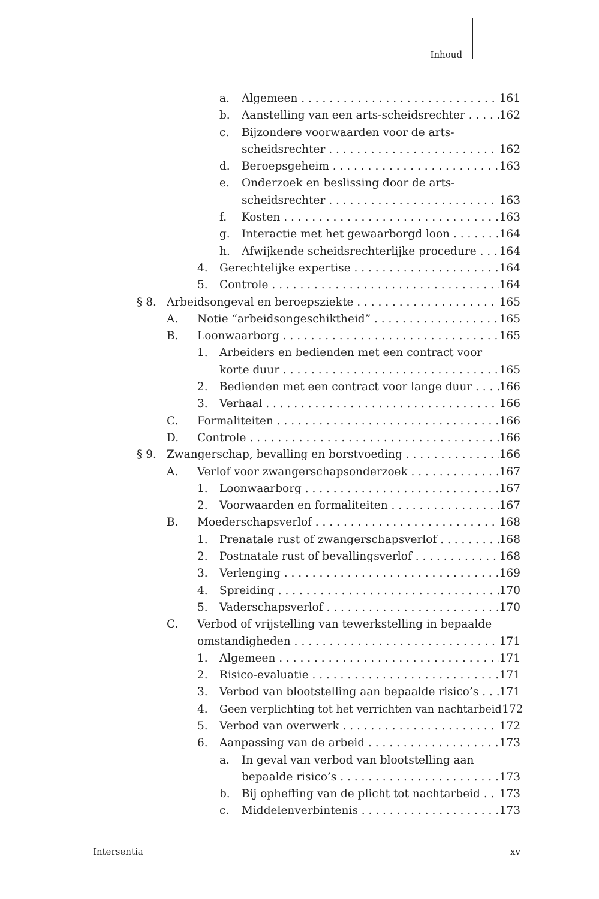Inhoud
a. Algemeen 161
b. Aanstelling van een arts-scheidsrechter 162
c. Bijzondere voorwaarden voor de arts-
scheidsrechter 162
d. Beroepsgeheim 163
e. Onderzoek en beslissing door de arts-
scheidsrechter 163
f. Kosten 163
g. Interactie met het gewaarborgd loon 164
h. Afwijkende scheidsrechterlijke procedure 164
4. Gerechtelijke expertise 164
5. Controle 164
§ 8. Arbeidsongeval en beroepsziekte 165
A. Notie “arbeidsongeschiktheid” 165
B. Loonwaarborg 165
1. Arbeiders en bedienden met een contract voor
korte duur 165
2. Bedienden met een contract voor lange duur 166
3. Verhaal 166
C. Formaliteiten 166
D. Controle 166
§ 9. Zwangerschap, bevalling en borstvoeding 166
A. Verlof voor zwangerschapsonderzoek 167
1. Loonwaarborg 167
2. Voorwaarden en formaliteiten 167
B. Moederschapsverlof 168
1. Prenatale rust of zwangerschapsverlof 168
2. Postnatale rust of bevallingsverlof 168
3. Verlenging 169
4. Spreiding 170
5. Vaderschapsverlof 170
C. Verbod of vrijstelling van tewerkstelling in bepaalde
omstandigheden 171
1. Algemeen 171
2. Risico-evaluatie 171
3. Verbod van blootstelling aan bepaalde risico’s 171
4. Geen verplichting tot het verrichten van nachtarbeid 172
5. Verbod van overwerk 172
6. Aanpassing van de arbeid 173
a. In geval van verbod van blootstelling aan
bepaalde risico’s 173
b. Bij opheffing van de plicht tot nachtarbeid 173
c. Middelenverbintenis 173
Intersentia xv